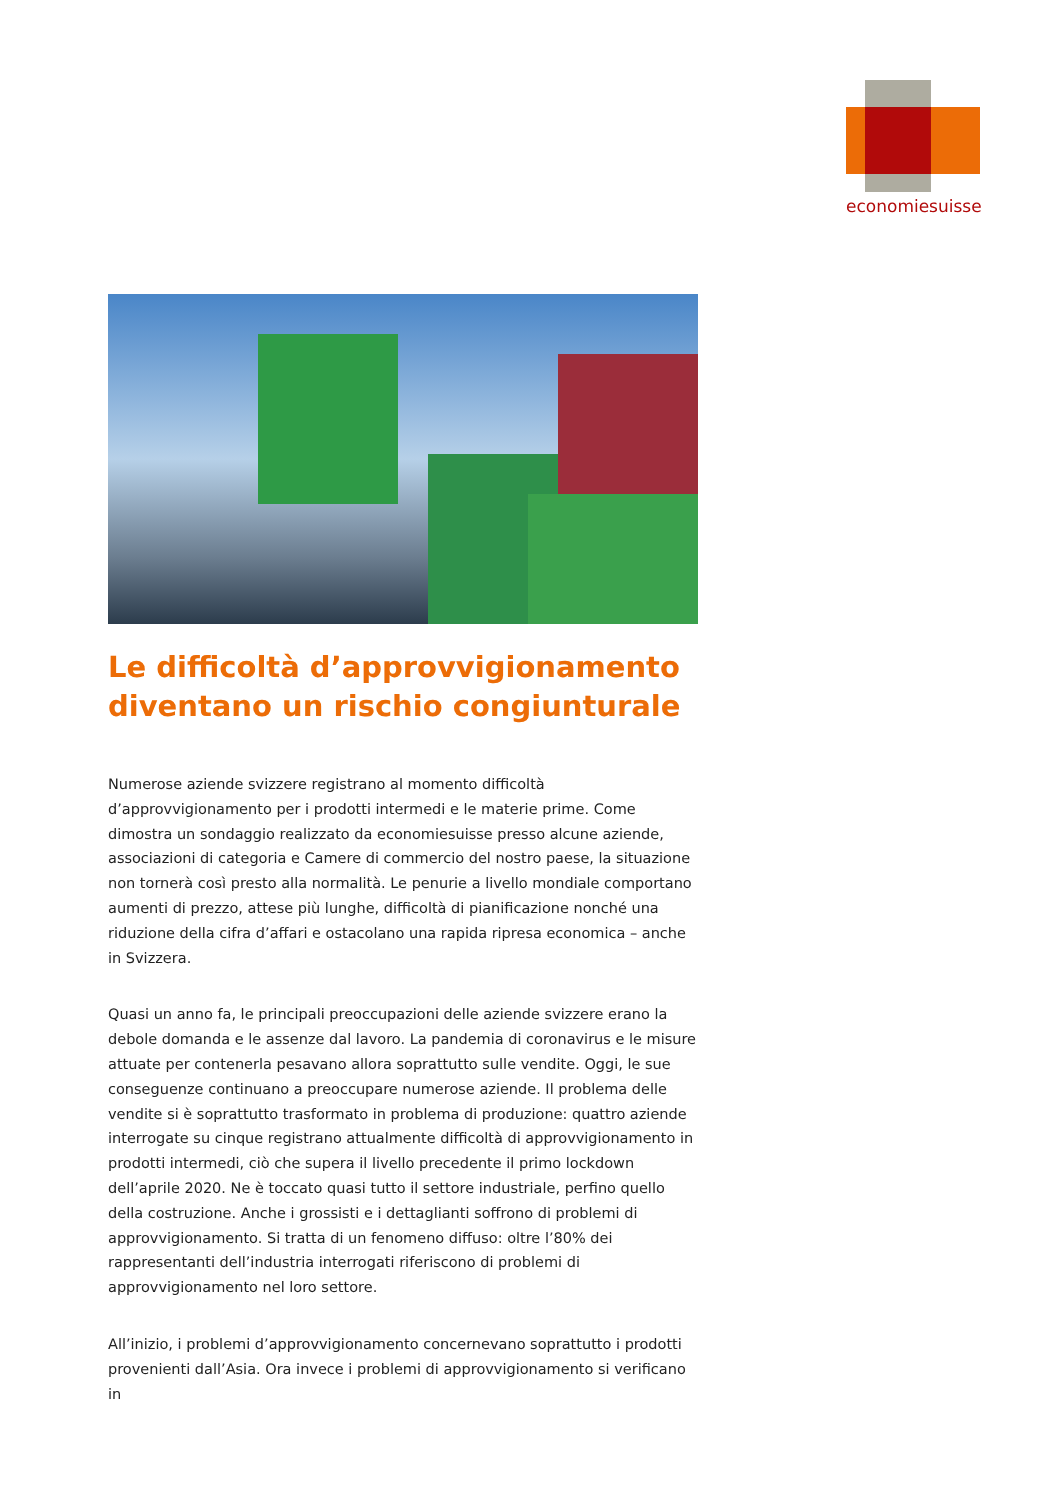economiesuisse
Le difficoltà d’approvvigionamento diventano un rischio congiunturale
Numerose aziende svizzere registrano al momento difficoltà d’approvvigionamento per i prodotti intermedi e le materie prime. Come dimostra un sondaggio realizzato da economiesuisse presso alcune aziende, associazioni di categoria e Camere di commercio del nostro paese, la situazione non tornerà così presto alla normalità. Le penurie a livello mondiale comportano aumenti di prezzo, attese più lunghe, difficoltà di pianificazione nonché una riduzione della cifra d’affari e ostacolano una rapida ripresa economica – anche in Svizzera.
Quasi un anno fa, le principali preoccupazioni delle aziende svizzere erano la debole domanda e le assenze dal lavoro. La pandemia di coronavirus e le misure attuate per contenerla pesavano allora soprattutto sulle vendite. Oggi, le sue conseguenze continuano a preoccupare numerose aziende. Il problema delle vendite si è soprattutto trasformato in problema di produzione: quattro aziende interrogate su cinque registrano attualmente difficoltà di approvvigionamento in prodotti intermedi, ciò che supera il livello precedente il primo lockdown dell’aprile 2020. Ne è toccato quasi tutto il settore industriale, perfino quello della costruzione. Anche i grossisti e i dettaglianti soffrono di problemi di approvvigionamento. Si tratta di un fenomeno diffuso: oltre l’80% dei rappresentanti dell’industria interrogati riferiscono di problemi di approvvigionamento nel loro settore.
All’inizio, i problemi d’approvvigionamento concernevano soprattutto i prodotti provenienti dall’Asia. Ora invece i problemi di approvvigionamento si verificano in